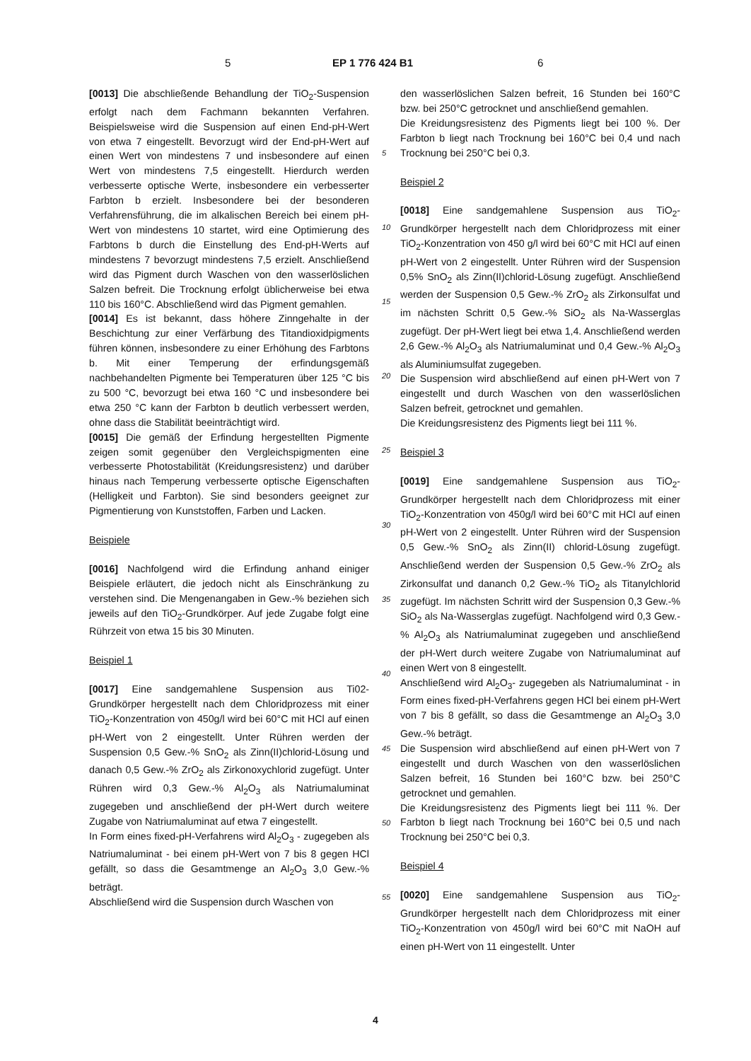5 EP 1 776 424 B1 6
[0013] Die abschließende Behandlung der TiO<sub>2</sub>-Suspension erfolgt nach dem Fachmann bekannten Verfahren. Beispielsweise wird die Suspension auf einen End-pH-Wert von etwa 7 eingestellt. Bevorzugt wird der End-pH-Wert auf einen Wert von mindestens 7 und insbesondere auf einen Wert von mindestens 7,5 eingestellt. Hierdurch werden verbesserte optische Werte, insbesondere ein verbesserter Farbton b erzielt. Insbesondere bei der besonderen Verfahrensführung, die im alkalischen Bereich bei einem pH-Wert von mindestens 10 startet, wird eine Optimierung des Farbtons b durch die Einstellung des End-pH-Werts auf mindestens 7 bevorzugt mindestens 7,5 erzielt. Anschließend wird das Pigment durch Waschen von den wasserlöslichen Salzen befreit. Die Trocknung erfolgt üblicherweise bei etwa 110 bis 160°C. Abschließend wird das Pigment gemahlen.
[0014] Es ist bekannt, dass höhere Zinngehalte in der Beschichtung zur einer Verfärbung des Titandioxidpigments führen können, insbesondere zu einer Erhöhung des Farbtons b. Mit einer Temperung der erfindungsgemäß nachbehandelten Pigmente bei Temperaturen über 125 °C bis zu 500 °C, bevorzugt bei etwa 160 °C und insbesondere bei etwa 250 °C kann der Farbton b deutlich verbessert werden, ohne dass die Stabilität beeinträchtigt wird.
[0015] Die gemäß der Erfindung hergestellten Pigmente zeigen somit gegenüber den Vergleichspigmenten eine verbesserte Photostabilität (Kreidungsresistenz) und darüber hinaus nach Temperung verbesserte optische Eigenschaften (Helligkeit und Farbton). Sie sind besonders geeignet zur Pigmentierung von Kunststoffen, Farben und Lacken.
Beispiele
[0016] Nachfolgend wird die Erfindung anhand einiger Beispiele erläutert, die jedoch nicht als Einschränkung zu verstehen sind. Die Mengenangaben in Gew.-% beziehen sich jeweils auf den TiO<sub>2</sub>-Grundkörper. Auf jede Zugabe folgt eine Rührzeit von etwa 15 bis 30 Minuten.
Beispiel 1
[0017] Eine sandgemahlene Suspension aus Ti02-Grundkörper hergestellt nach dem Chloridprozess mit einer TiO<sub>2</sub>-Konzentration von 450g/l wird bei 60°C mit HCl auf einen pH-Wert von 2 eingestellt. Unter Rühren werden der Suspension 0,5 Gew.-% SnO<sub>2</sub> als Zinn(II)chlorid-Lösung und danach 0,5 Gew.-% ZrO<sub>2</sub> als Zirkonoxychlorid zugefügt. Unter Rühren wird 0,3 Gew.-% Al<sub>2</sub>O<sub>3</sub> als Natriumaluminat zugegeben und anschließend der pH-Wert durch weitere Zugabe von Natriumaluminat auf etwa 7 eingestellt.
In Form eines fixed-pH-Verfahrens wird Al<sub>2</sub>O<sub>3</sub> - zugegeben als Natriumaluminat - bei einem pH-Wert von 7 bis 8 gegen HCl gefällt, so dass die Gesamtmenge an Al<sub>2</sub>O<sub>3</sub> 3,0 Gew.-% beträgt.
Abschließend wird die Suspension durch Waschen von
den wasserlöslichen Salzen befreit, 16 Stunden bei 160°C bzw. bei 250°C getrocknet und anschließend gemahlen.
Die Kreidungsresistenz des Pigments liegt bei 100 %. Der Farbton b liegt nach Trocknung bei 160°C bei 0,4 und nach Trocknung bei 250°C bei 0,3.
Beispiel 2
[0018] Eine sandgemahlene Suspension aus TiO<sub>2</sub>-Grundkörper hergestellt nach dem Chloridprozess mit einer TiO<sub>2</sub>-Konzentration von 450 g/l wird bei 60°C mit HCl auf einen pH-Wert von 2 eingestellt. Unter Rühren wird der Suspension 0,5% SnO<sub>2</sub> als Zinn(II)chlorid-Lösung zugefügt. Anschließend werden der Suspension 0,5 Gew.-% ZrO<sub>2</sub> als Zirkonsulfat und im nächsten Schritt 0,5 Gew.-% SiO<sub>2</sub> als Na-Wasserglas zugefügt. Der pH-Wert liegt bei etwa 1,4. Anschließend werden 2,6 Gew.-% Al<sub>2</sub>O<sub>3</sub> als Natriumaluminat und 0,4 Gew.-% Al<sub>2</sub>O<sub>3</sub> als Aluminiumsulfat zugegeben.
Die Suspension wird abschließend auf einen pH-Wert von 7 eingestellt und durch Waschen von den wasserlöslichen Salzen befreit, getrocknet und gemahlen.
Die Kreidungsresistenz des Pigments liegt bei 111 %.
Beispiel 3
[0019] Eine sandgemahlene Suspension aus TiO<sub>2</sub>-Grundkörper hergestellt nach dem Chloridprozess mit einer TiO<sub>2</sub>-Konzentration von 450g/l wird bei 60°C mit HCl auf einen pH-Wert von 2 eingestellt. Unter Rühren wird der Suspension 0,5 Gew.-% SnO<sub>2</sub> als Zinn(II) chlorid-Lösung zugefügt. Anschließend werden der Suspension 0,5 Gew.-% ZrO<sub>2</sub> als Zirkonsulfat und dananch 0,2 Gew.-% TiO<sub>2</sub> als Titanylchlorid zugefügt. Im nächsten Schritt wird der Suspension 0,3 Gew.-% SiO<sub>2</sub> als Na-Wasserglas zugefügt. Nachfolgend wird 0,3 Gew.-% Al<sub>2</sub>O<sub>3</sub> als Natriumaluminat zugegeben und anschließend der pH-Wert durch weitere Zugabe von Natriumaluminat auf einen Wert von 8 eingestellt.
Anschließend wird Al<sub>2</sub>O<sub>3</sub>- zugegeben als Natriumaluminat - in Form eines fixed-pH-Verfahrens gegen HCl bei einem pH-Wert von 7 bis 8 gefällt, so dass die Gesamtmenge an Al<sub>2</sub>O<sub>3</sub> 3,0 Gew.-% beträgt.
Die Suspension wird abschließend auf einen pH-Wert von 7 eingestellt und durch Waschen von den wasserlöslichen Salzen befreit, 16 Stunden bei 160°C bzw. bei 250°C getrocknet und gemahlen.
Die Kreidungsresistenz des Pigments liegt bei 111 %. Der Farbton b liegt nach Trocknung bei 160°C bei 0,5 und nach Trocknung bei 250°C bei 0,3.
Beispiel 4
[0020] Eine sandgemahlene Suspension aus TiO<sub>2</sub>-Grundkörper hergestellt nach dem Chloridprozess mit einer TiO<sub>2</sub>-Konzentration von 450g/l wird bei 60°C mit NaOH auf einen pH-Wert von 11 eingestellt. Unter
5
10
15
20
25
30
35
40
45
50
55
4